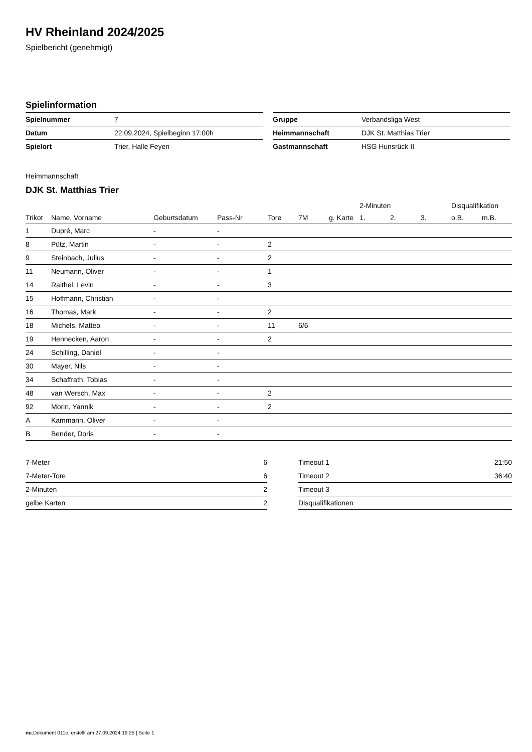HV Rheinland 2024/2025
Spielbericht (genehmigt)
Spielinformation
| Spielnummer | 7 |
| Datum | 22.09.2024, Spielbeginn 17:00h |
| Spielort | Trier, Halle Feyen |
| Gruppe | Verbandsliga West |
| Heimmannschaft | DJK St. Matthias Trier |
| Gastmannschaft | HSG Hunsrück II |
Heimmannschaft
DJK St. Matthias Trier
| | | | | | | | 2-Minuten | | | Disqualifikation | |
| --- | --- | --- | --- | --- | --- | --- | --- | --- | --- | --- | --- |
| Trikot | Name, Vorname | Geburtsdatum | Pass-Nr | Tore | 7M | g. Karte | 1. | 2. | 3. | o.B. | m.B. |
| 1 | Dupré, Marc | - | - | | | | | | | | |
| 8 | Pütz, Martin | - | - | 2 | | | | | | | |
| 9 | Steinbach, Julius | - | - | 2 | | | | | | | |
| 11 | Neumann, Oliver | - | - | 1 | | | | | | | |
| 14 | Raithel, Levin | - | - | 3 | | | | | | | |
| 15 | Hoffmann, Christian | - | - | | | | | | | | |
| 16 | Thomas, Mark | - | - | 2 | | | | | | | |
| 18 | Michels, Matteo | - | - | 11 | 6/6 | | | | | | |
| 19 | Hennecken, Aaron | - | - | 2 | | | | | | | |
| 24 | Schilling, Daniel | - | - | | | | | | | | |
| 30 | Mayer, Nils | - | - | | | | | | | | |
| 34 | Schaffrath, Tobias | - | - | | | | | | | | |
| 48 | van Wersch, Max | - | - | 2 | | | | | | | |
| 92 | Morin, Yannik | - | - | 2 | | | | | | | |
| A | Kammann, Oliver | - | - | | | | | | | | |
| B | Bender, Doris | - | - | | | | | | | | |
| 7-Meter | 6 |
| 7-Meter-Tore | 6 |
| 2-Minuten | 2 |
| gelbe Karten | 2 |
| Timeout 1 | 21:50 |
| Timeout 2 | 36:40 |
| Timeout 3 | |
| Disqualifikationen | |
nu.Dokument 011e, erstellt am 27.09.2024 19:25 | Seite 1